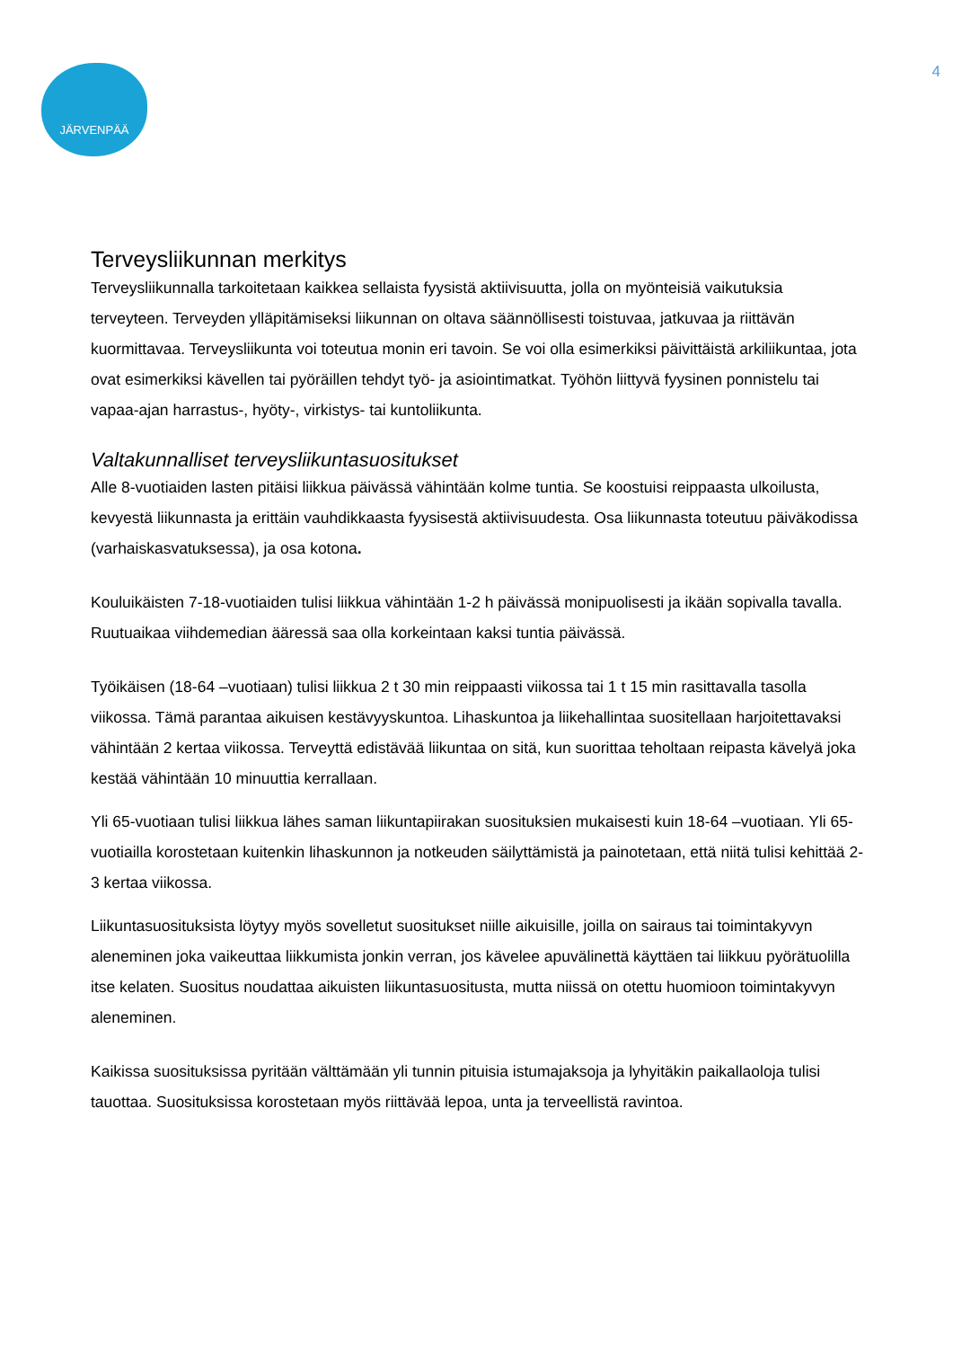JÄRVENPÄÄ
4
Terveysliikunnan merkitys
Terveysliikunnalla tarkoitetaan kaikkea sellaista fyysistä aktiivisuutta, jolla on myönteisiä vaikutuksia terveyteen. Terveyden ylläpitämiseksi liikunnan on oltava säännöllisesti toistuvaa, jatkuvaa ja riittävän kuormittavaa. Terveysliikunta voi toteutua monin eri tavoin. Se voi olla esimerkiksi päivittäistä arkiliikuntaa, jota ovat esimerkiksi kävellen tai pyöräillen tehdyt työ- ja asiointimatkat. Työhön liittyvä fyysinen ponnistelu tai vapaa-ajan harrastus-, hyöty-, virkistys- tai kuntoliikunta.
Valtakunnalliset terveysliikuntasuositukset
Alle 8-vuotiaiden lasten pitäisi liikkua päivässä vähintään kolme tuntia. Se koostuisi reippaasta ulkoilusta, kevyestä liikunnasta ja erittäin vauhdikkaasta fyysisestä aktiivisuudesta. Osa liikunnasta toteutuu päiväkodissa (varhaiskasvatuksessa), ja osa kotona.
Kouluikäisten 7-18-vuotiaiden tulisi liikkua vähintään 1-2 h päivässä monipuolisesti ja ikään sopivalla tavalla. Ruutuaikaa viihdemedian ääressä saa olla korkeintaan kaksi tuntia päivässä.
Työikäisen (18-64 –vuotiaan) tulisi liikkua 2 t 30 min reippaasti viikossa tai 1 t 15 min rasittavalla tasolla viikossa. Tämä parantaa aikuisen kestävyyskuntoa. Lihaskuntoa ja liikehallintaa suositellaan harjoitettavaksi vähintään 2 kertaa viikossa. Terveyttä edistävää liikuntaa on sitä, kun suorittaa teholtaan reipasta kävelyä joka kestää vähintään 10 minuuttia kerrallaan.
Yli 65-vuotiaan tulisi liikkua lähes saman liikuntapiirakan suosituksien mukaisesti kuin 18-64 –vuotiaan. Yli 65-vuotiailla korostetaan kuitenkin lihaskunnon ja notkeuden säilyttämistä ja painotetaan, että niitä tulisi kehittää 2-3 kertaa viikossa.
Liikuntasuosituksista löytyy myös sovelletut suositukset niille aikuisille, joilla on sairaus tai toimintakyvyn aleneminen joka vaikeuttaa liikkumista jonkin verran, jos kävelee apuvälinettä käyttäen tai liikkuu pyörätuolilla itse kelaten. Suositus noudattaa aikuisten liikuntasuositusta, mutta niissä on otettu huomioon toimintakyvyn aleneminen.
Kaikissa suosituksissa pyritään välttämään yli tunnin pituisia istumajaksoja ja lyhyitäkin paikallaoloja tulisi tauottaa. Suosituksissa korostetaan myös riittävää lepoa, unta ja terveellistä ravintoa.